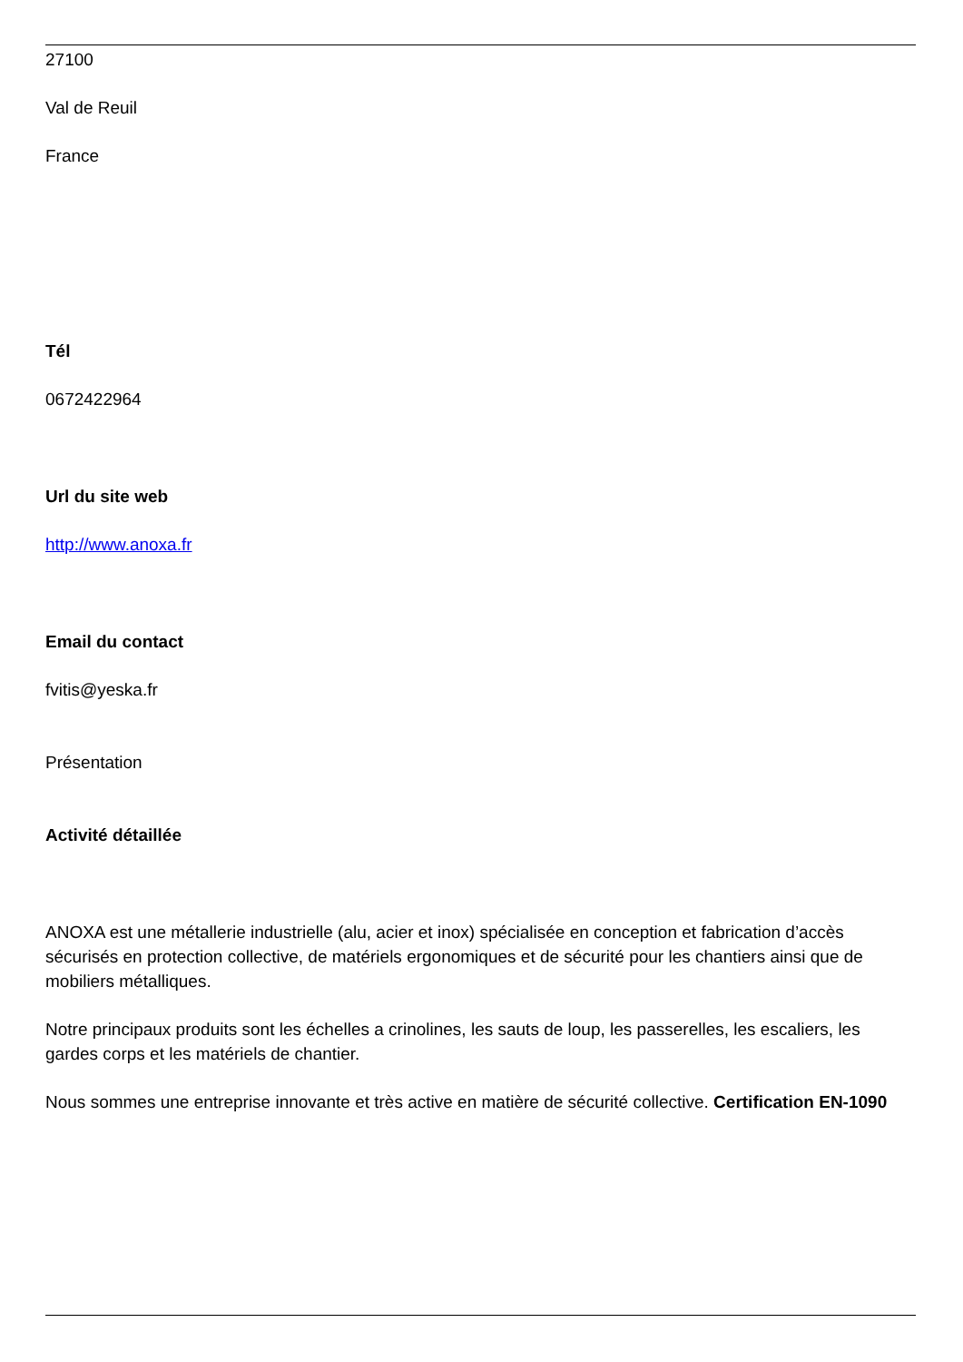27100
Val de Reuil
France
Tél
0672422964
Url du site web
http://www.anoxa.fr
Email du contact
fvitis@yeska.fr
Présentation
Activité détaillée
ANOXA est une métallerie industrielle (alu, acier et inox) spécialisée en conception et fabrication d’accès sécurisés en protection collective, de matériels ergonomiques et de sécurité pour les chantiers ainsi que de mobiliers métalliques.
Notre principaux produits sont les échelles a crinolines, les sauts de loup, les passerelles, les escaliers, les gardes corps et les matériels de chantier.
Nous sommes une entreprise innovante et très active en matière de sécurité collective. Certification EN-1090